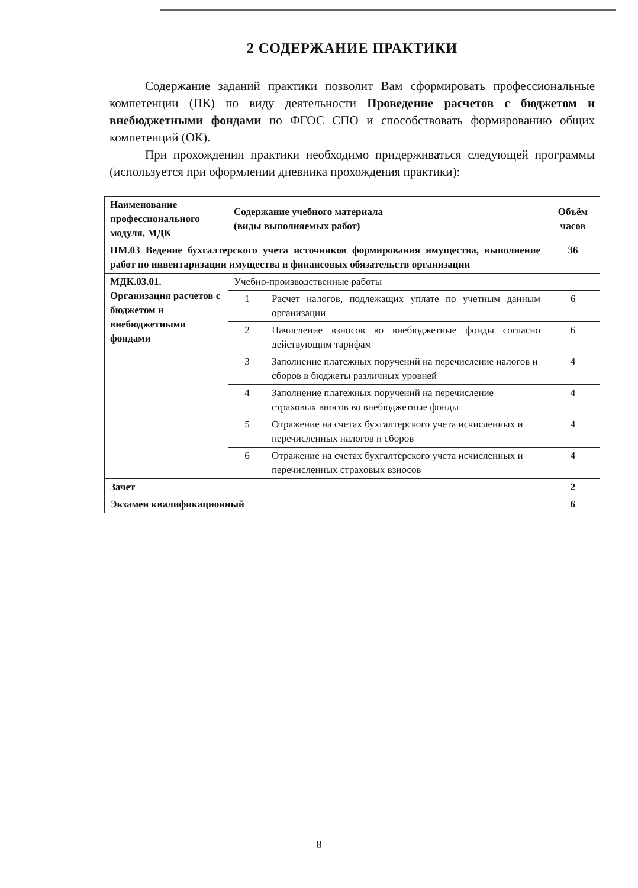2 СОДЕРЖАНИЕ ПРАКТИКИ
Содержание заданий практики позволит Вам сформировать профессиональные компетенции (ПК) по виду деятельности Проведение расчетов с бюджетом и внебюджетными фондами по ФГОС СПО и способствовать формированию общих компетенций (ОК).
При прохождении практики необходимо придерживаться следующей программы (используется при оформлении дневника прохождения практики):
| Наименование профессионального модуля, МДК | Содержание учебного материала (виды выполняемых работ) | | Объём часов |
| --- | --- | --- | --- |
| ПМ.03 Ведение бухгалтерского учета источников формирования имущества, выполнение работ по инвентаризации имущества и финансовых обязательств организации | | | 36 |
| МДК.03.01. Организация расчетов с бюджетом и внебюджетными фондами | Учебно-производственные работы | | |
| | 1 | Расчет налогов, подлежащих уплате по учетным данным организации | 6 |
| | 2 | Начисление взносов во внебюджетные фонды согласно действующим тарифам | 6 |
| | 3 | Заполнение платежных поручений на перечисление налогов и сборов в бюджеты различных уровней | 4 |
| | 4 | Заполнение платежных поручений на перечисление страховых вносов во внебюджетные фонды | 4 |
| | 5 | Отражение на счетах бухгалтерского учета исчисленных и перечисленных налогов и сборов | 4 |
| | 6 | Отражение на счетах бухгалтерского учета исчисленных и перечисленных страховых взносов | 4 |
| Зачет | | | 2 |
| Экзамен квалификационный | | | 6 |
8